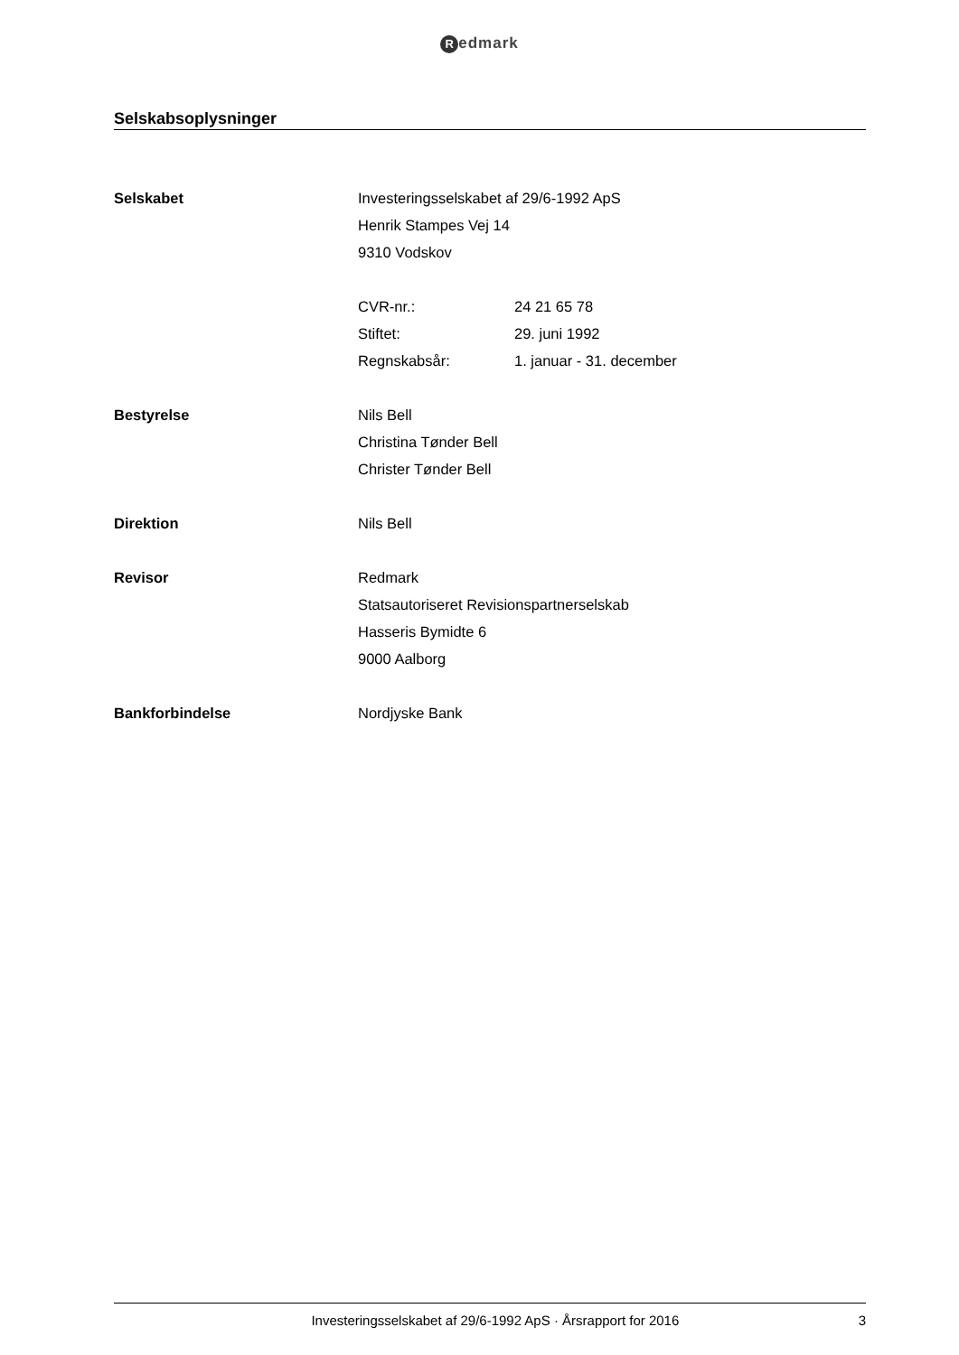Redmark
Selskabsoplysninger
Selskabet
Investeringsselskabet af 29/6-1992 ApS
Henrik Stampes Vej 14
9310 Vodskov
CVR-nr.: 24 21 65 78
Stiftet: 29. juni 1992
Regnskabsår: 1. januar - 31. december
Bestyrelse
Nils Bell
Christina Tønder Bell
Christer Tønder Bell
Direktion
Nils Bell
Revisor
Redmark
Statsautoriseret Revisionspartnerselskab
Hasseris Bymidte 6
9000 Aalborg
Bankforbindelse
Nordjyske Bank
Investeringsselskabet af 29/6-1992 ApS · Årsrapport for 2016
3